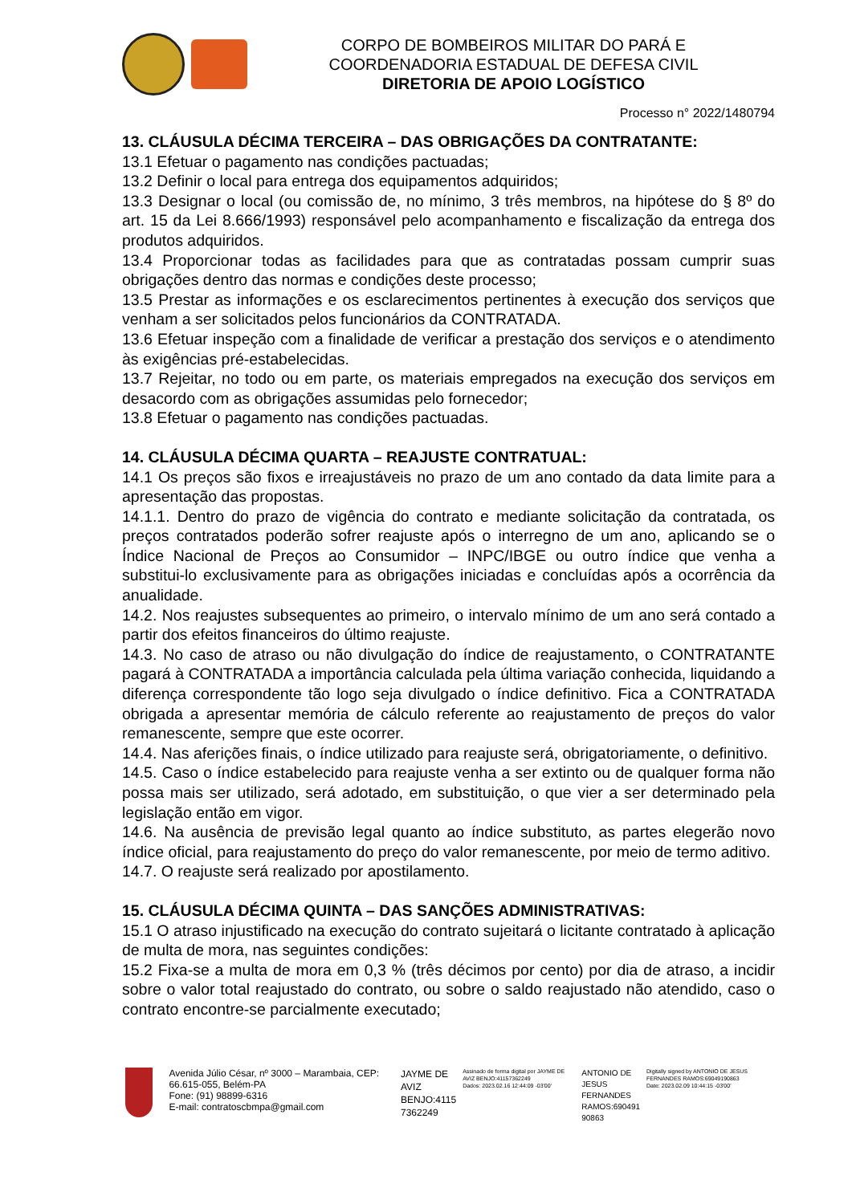CORPO DE BOMBEIROS MILITAR DO PARÁ E
COORDENADORIA ESTADUAL DE DEFESA CIVIL
DIRETORIA DE APOIO LOGÍSTICO
Processo n° 2022/1480794
13. CLÁUSULA DÉCIMA TERCEIRA – DAS OBRIGAÇÕES DA CONTRATANTE:
13.1 Efetuar o pagamento nas condições pactuadas;
13.2 Definir o local para entrega dos equipamentos adquiridos;
13.3 Designar o local (ou comissão de, no mínimo, 3 três membros, na hipótese do § 8º do art. 15 da Lei 8.666/1993) responsável pelo acompanhamento e fiscalização da entrega dos produtos adquiridos.
13.4 Proporcionar todas as facilidades para que as contratadas possam cumprir suas obrigações dentro das normas e condições deste processo;
13.5 Prestar as informações e os esclarecimentos pertinentes à execução dos serviços que venham a ser solicitados pelos funcionários da CONTRATADA.
13.6 Efetuar inspeção com a finalidade de verificar a prestação dos serviços e o atendimento às exigências pré-estabelecidas.
13.7 Rejeitar, no todo ou em parte, os materiais empregados na execução dos serviços em desacordo com as obrigações assumidas pelo fornecedor;
13.8 Efetuar o pagamento nas condições pactuadas.
14. CLÁUSULA DÉCIMA QUARTA – REAJUSTE CONTRATUAL:
14.1 Os preços são fixos e irreajustáveis no prazo de um ano contado da data limite para a apresentação das propostas.
14.1.1. Dentro do prazo de vigência do contrato e mediante solicitação da contratada, os preços contratados poderão sofrer reajuste após o interregno de um ano, aplicando se o Índice Nacional de Preços ao Consumidor – INPC/IBGE ou outro índice que venha a substitui-lo exclusivamente para as obrigações iniciadas e concluídas após a ocorrência da anualidade.
14.2. Nos reajustes subsequentes ao primeiro, o intervalo mínimo de um ano será contado a partir dos efeitos financeiros do último reajuste.
14.3. No caso de atraso ou não divulgação do índice de reajustamento, o CONTRATANTE pagará à CONTRATADA a importância calculada pela última variação conhecida, liquidando a diferença correspondente tão logo seja divulgado o índice definitivo. Fica a CONTRATADA obrigada a apresentar memória de cálculo referente ao reajustamento de preços do valor remanescente, sempre que este ocorrer.
14.4. Nas aferições finais, o índice utilizado para reajuste será, obrigatoriamente, o definitivo.
14.5. Caso o índice estabelecido para reajuste venha a ser extinto ou de qualquer forma não possa mais ser utilizado, será adotado, em substituição, o que vier a ser determinado pela legislação então em vigor.
14.6. Na ausência de previsão legal quanto ao índice substituto, as partes elegerão novo índice oficial, para reajustamento do preço do valor remanescente, por meio de termo aditivo.
14.7. O reajuste será realizado por apostilamento.
15. CLÁUSULA DÉCIMA QUINTA – DAS SANÇÕES ADMINISTRATIVAS:
15.1 O atraso injustificado na execução do contrato sujeitará o licitante contratado à aplicação de multa de mora, nas seguintes condições:
15.2 Fixa-se a multa de mora em 0,3 % (três décimos por cento) por dia de atraso, a incidir sobre o valor total reajustado do contrato, ou sobre o saldo reajustado não atendido, caso o contrato encontre-se parcialmente executado;
Avenida Júlio César, nº 3000 – Marambaia, CEP: 66.615-055, Belém-PA
Fone: (91) 98899-6316
E-mail: contratoscbmpa@gmail.com
JAYME DE
AVIZ
BENJO:4115
7362249
Assinado de forma digital por JAYME DE AVIZ BENJO:41157362249
Dados: 2023.02.16 12:44:09 -03'00'
ANTONIO DE
JESUS
FERNANDES
RAMOS:690491
90863
Digitally signed by ANTONIO DE JESUS FERNANDES RAMOS:69049190863
Date: 2023.02.09 10:44:15 -03'00'